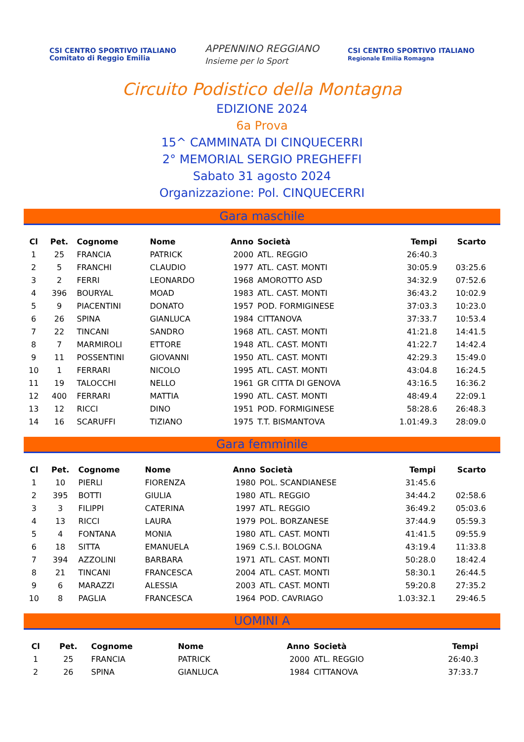CSI CENTRO SPORTIVO ITALIANO
Comitato di Reggio Emilia
APPENNINO REGGIANO
Insieme per lo Sport
CSI CENTRO SPORTIVO ITALIANO
Regionale Emilia Romagna
Circuito Podistico della Montagna
EDIZIONE 2024
6a Prova
15^ CAMMINATA DI CINQUECERRI
2° MEMORIAL SERGIO PREGHEFFI
Sabato 31 agosto 2024
Organizzazione: Pol. CINQUECERRI
Gara maschile
| Cl | Pet. | Cognome | Nome | Anno | Società | Tempi | Scarto |
| --- | --- | --- | --- | --- | --- | --- | --- |
| 1 | 25 | FRANCIA | PATRICK | 2000 | ATL. REGGIO | 26:40.3 | |
| 2 | 5 | FRANCHI | CLAUDIO | 1977 | ATL. CAST. MONTI | 30:05.9 | 03:25.6 |
| 3 | 2 | FERRI | LEONARDO | 1968 | AMOROTTO ASD | 34:32.9 | 07:52.6 |
| 4 | 396 | BOURYAL | MOAD | 1983 | ATL. CAST. MONTI | 36:43.2 | 10:02.9 |
| 5 | 9 | PIACENTINI | DONATO | 1957 | POD. FORMIGINESE | 37:03.3 | 10:23.0 |
| 6 | 26 | SPINA | GIANLUCA | 1984 | CITTANOVA | 37:33.7 | 10:53.4 |
| 7 | 22 | TINCANI | SANDRO | 1968 | ATL. CAST. MONTI | 41:21.8 | 14:41.5 |
| 8 | 7 | MARMIROLI | ETTORE | 1948 | ATL. CAST. MONTI | 41:22.7 | 14:42.4 |
| 9 | 11 | POSSENTINI | GIOVANNI | 1950 | ATL. CAST. MONTI | 42:29.3 | 15:49.0 |
| 10 | 1 | FERRARI | NICOLO | 1995 | ATL. CAST. MONTI | 43:04.8 | 16:24.5 |
| 11 | 19 | TALOCCHI | NELLO | 1961 | GR CITTA DI GENOVA | 43:16.5 | 16:36.2 |
| 12 | 400 | FERRARI | MATTIA | 1990 | ATL. CAST. MONTI | 48:49.4 | 22:09.1 |
| 13 | 12 | RICCI | DINO | 1951 | POD. FORMIGINESE | 58:28.6 | 26:48.3 |
| 14 | 16 | SCARUFFI | TIZIANO | 1975 | T.T. BISMANTOVA | 1.01:49.3 | 28:09.0 |
Gara femminile
| Cl | Pet. | Cognome | Nome | Anno | Società | Tempi | Scarto |
| --- | --- | --- | --- | --- | --- | --- | --- |
| 1 | 10 | PIERLI | FIORENZA | 1980 | POL. SCANDIANESE | 31:45.6 | |
| 2 | 395 | BOTTI | GIULIA | 1980 | ATL. REGGIO | 34:44.2 | 02:58.6 |
| 3 | 3 | FILIPPI | CATERINA | 1997 | ATL. REGGIO | 36:49.2 | 05:03.6 |
| 4 | 13 | RICCI | LAURA | 1979 | POL. BORZANESE | 37:44.9 | 05:59.3 |
| 5 | 4 | FONTANA | MONIA | 1980 | ATL. CAST. MONTI | 41:41.5 | 09:55.9 |
| 6 | 18 | SITTA | EMANUELA | 1969 | C.S.I. BOLOGNA | 43:19.4 | 11:33.8 |
| 7 | 394 | AZZOLINI | BARBARA | 1971 | ATL. CAST. MONTI | 50:28.0 | 18:42.4 |
| 8 | 21 | TINCANI | FRANCESCA | 2004 | ATL. CAST. MONTI | 58:30.1 | 26:44.5 |
| 9 | 6 | MARAZZI | ALESSIA | 2003 | ATL. CAST. MONTI | 59:20.8 | 27:35.2 |
| 10 | 8 | PAGLIA | FRANCESCA | 1964 | POD. CAVRIAGO | 1.03:32.1 | 29:46.5 |
UOMINI A
| Cl | Pet. | Cognome | Nome | Anno | Società | Tempi | |
| --- | --- | --- | --- | --- | --- | --- | --- |
| 1 | 25 | FRANCIA | PATRICK | 2000 | ATL. REGGIO | 26:40.3 | |
| 2 | 26 | SPINA | GIANLUCA | 1984 | CITTANOVA | 37:33.7 | |